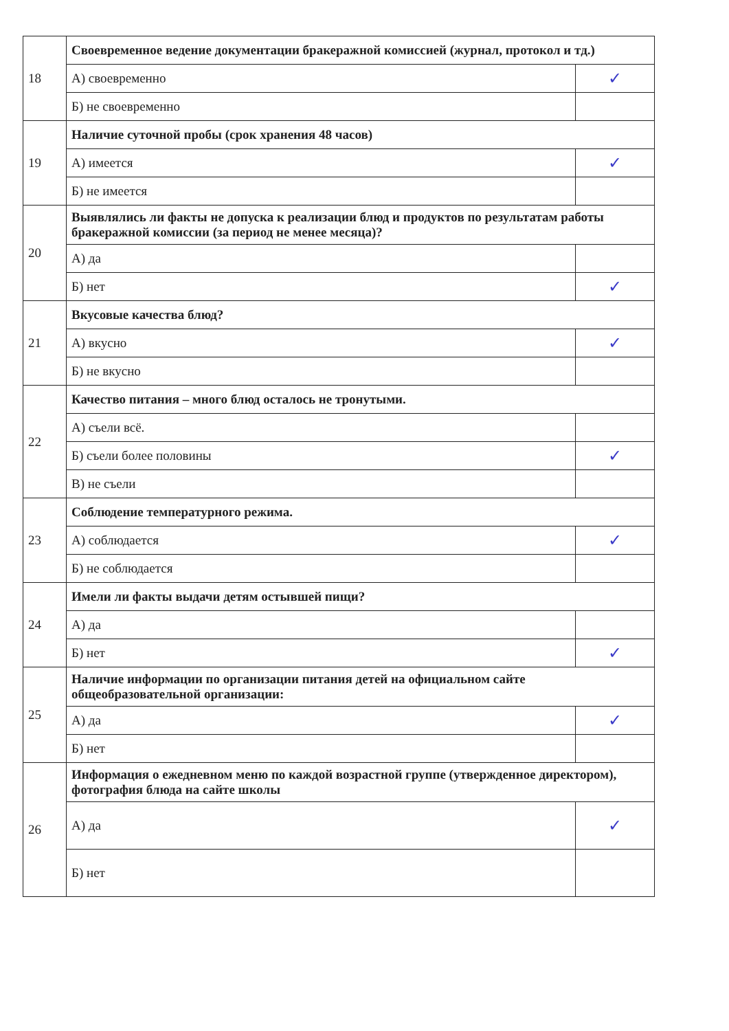| 18 | Своевременное ведение документации бракеражной комиссией (журнал, протокол и тд.) | |
| | А) своевременно | ✓ |
| | Б) не своевременно | |
| 19 | Наличие суточной пробы (срок хранения 48 часов) | |
| | А) имеется | ✓ |
| | Б) не имеется | |
| 20 | Выявлялись ли факты не допуска к реализации блюд и продуктов по результатам работы бракеражной комиссии (за период не менее месяца)? | |
| | А) да | |
| | Б) нет | ✓ |
| 21 | Вкусовые качества блюд? | |
| | А) вкусно | ✓ |
| | Б) не вкусно | |
| 22 | Качество питания – много блюд осталось не тронутыми. | |
| | А) съели всё. | |
| | Б) съели более половины | ✓ |
| | В) не съели | |
| 23 | Соблюдение температурного режима. | |
| | А) соблюдается | ✓ |
| | Б) не соблюдается | |
| 24 | Имели ли факты выдачи детям остывшей пищи? | |
| | А) да | |
| | Б) нет | ✓ |
| 25 | Наличие информации по организации питания детей на официальном сайте общеобразовательной организации: | |
| | А) да | ✓ |
| | Б) нет | |
| 26 | Информация о ежедневном меню по каждой возрастной группе (утвержденное директором), фотография блюда на сайте школы | |
| | А) да | ✓ |
| | Б) нет | |